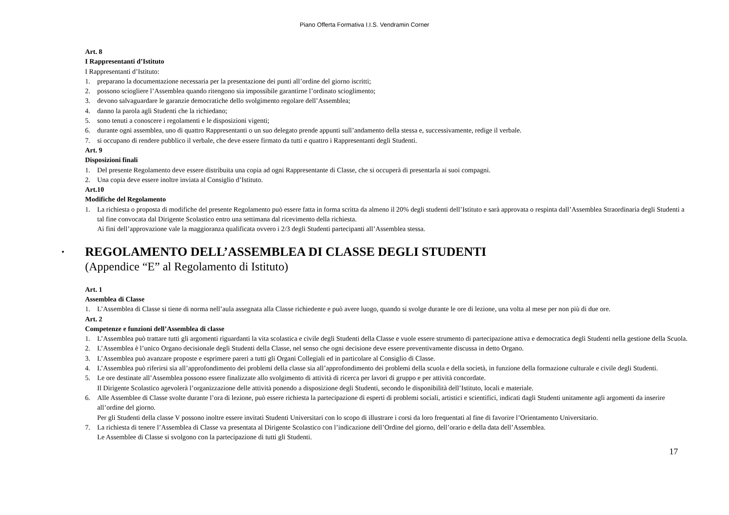Piano Offerta Formativa I.I.S. Vendramin Corner
Art. 8
I Rappresentanti d’Istituto
I Rappresentanti d’Istituto:
1. preparano la documentazione necessaria per la presentazione dei punti all’ordine del giorno iscritti;
2. possono sciogliere l’Assemblea quando ritengono sia impossibile garantirne l’ordinato scioglimento;
3. devono salvaguardare le garanzie democratiche dello svolgimento regolare dell’Assemblea;
4. danno la parola agli Studenti che la richiedano;
5. sono tenuti a conoscere i regolamenti e le disposizioni vigenti;
6. durante ogni assemblea, uno di quattro Rappresentanti o un suo delegato prende appunti sull’andamento della stessa e, successivamente, redige il verbale.
7. si occupano di rendere pubblico il verbale, che deve essere firmato da tutti e quattro i Rappresentanti degli Studenti.
Art. 9
Disposizioni finali
1. Del presente Regolamento deve essere distribuita una copia ad ogni Rappresentante di Classe, che si occuperà di presentarla ai suoi compagni.
2. Una copia deve essere inoltre inviata al Consiglio d’Istituto.
Art.10
Modifiche del Regolamento
1. La richiesta o proposta di modifiche del presente Regolamento può essere fatta in forma scritta da almeno il 20% degli studenti dell’Istituto e sarà approvata o respinta dall’Assemblea Straordinaria degli Studenti a tal fine convocata dal Dirigente Scolastico entro una settimana dal ricevimento della richiesta.
Ai fini dell’approvazione vale la maggioranza qualificata ovvero i 2/3 degli Studenti partecipanti all’Assemblea stessa.
▪ REGOLAMENTO DELL’ASSEMBLEA DI CLASSE DEGLI STUDENTI
(Appendice “E” al Regolamento di Istituto)
Art. 1
Assemblea di Classe
1. L’Assemblea di Classe si tiene di norma nell’aula assegnata alla Classe richiedente e può avere luogo, quando si svolge durante le ore di lezione, una volta al mese per non più di due ore.
Art. 2
Competenze e funzioni dell’Assemblea di classe
1. L’Assemblea può trattare tutti gli argomenti riguardanti la vita scolastica e civile degli Studenti della Classe e vuole essere strumento di partecipazione attiva e democratica degli Studenti nella gestione della Scuola.
2. L’Assemblea è l’unico Organo decisionale degli Studenti della Classe, nel senso che ogni decisione deve essere preventivamente discussa in detto Organo.
3. L’Assemblea può avanzare proposte e esprimere pareri a tutti gli Organi Collegiali ed in particolare al Consiglio di Classe.
4. L’Assemblea può riferirsi sia all’approfondimento dei problemi della classe sia all’approfondimento dei problemi della scuola e della società, in funzione della formazione culturale e civile degli Studenti.
5. Le ore destinate all’Assemblea possono essere finalizzate allo svolgimento di attività di ricerca per lavori di gruppo e per attività concordate.
Il Dirigente Scolastico agevolerà l’organizzazione delle attività ponendo a disposizione degli Studenti, secondo le disponibilità dell’Istituto, locali e materiale.
6. Alle Assemblee di Classe svolte durante l’ora di lezione, può essere richiesta la partecipazione di esperti di problemi sociali, artistici e scientifici, indicati dagli Studenti unitamente agli argomenti da inserire all’ordine del giorno.
Per gli Studenti della classe V possono inoltre essere invitati Studenti Universitari con lo scopo di illustrare i corsi da loro frequentati al fine di favorire l’Orientamento Universitario.
7. La richiesta di tenere l’Assemblea di Classe va presentata al Dirigente Scolastico con l’indicazione dell’Ordine del giorno, dell’orario e della data dell’Assemblea.
Le Assemblee di Classe si svolgono con la partecipazione di tutti gli Studenti.
17